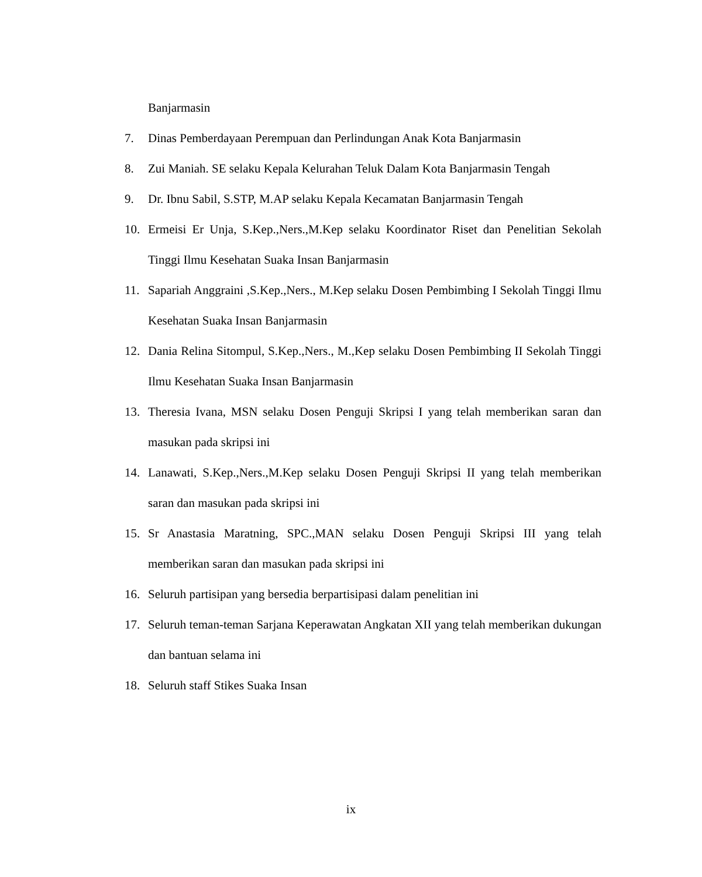Banjarmasin
7. Dinas Pemberdayaan Perempuan dan Perlindungan Anak Kota Banjarmasin
8. Zui Maniah. SE selaku Kepala Kelurahan Teluk Dalam Kota Banjarmasin Tengah
9. Dr. Ibnu Sabil, S.STP, M.AP selaku Kepala Kecamatan Banjarmasin Tengah
10. Ermeisi Er Unja, S.Kep.,Ners.,M.Kep selaku Koordinator Riset dan Penelitian Sekolah Tinggi Ilmu Kesehatan Suaka Insan Banjarmasin
11. Sapariah Anggraini ,S.Kep.,Ners., M.Kep selaku Dosen Pembimbing I Sekolah Tinggi Ilmu Kesehatan Suaka Insan Banjarmasin
12. Dania Relina Sitompul, S.Kep.,Ners., M.,Kep selaku Dosen Pembimbing II Sekolah Tinggi Ilmu Kesehatan Suaka Insan Banjarmasin
13. Theresia Ivana, MSN selaku Dosen Penguji Skripsi I yang telah memberikan saran dan masukan pada skripsi ini
14. Lanawati, S.Kep.,Ners.,M.Kep selaku Dosen Penguji Skripsi II yang telah memberikan saran dan masukan pada skripsi ini
15. Sr Anastasia Maratning, SPC.,MAN selaku Dosen Penguji Skripsi III yang telah memberikan saran dan masukan pada skripsi ini
16. Seluruh partisipan yang bersedia berpartisipasi dalam penelitian ini
17. Seluruh teman-teman Sarjana Keperawatan Angkatan XII yang telah memberikan dukungan dan bantuan selama ini
18. Seluruh staff Stikes Suaka Insan
ix